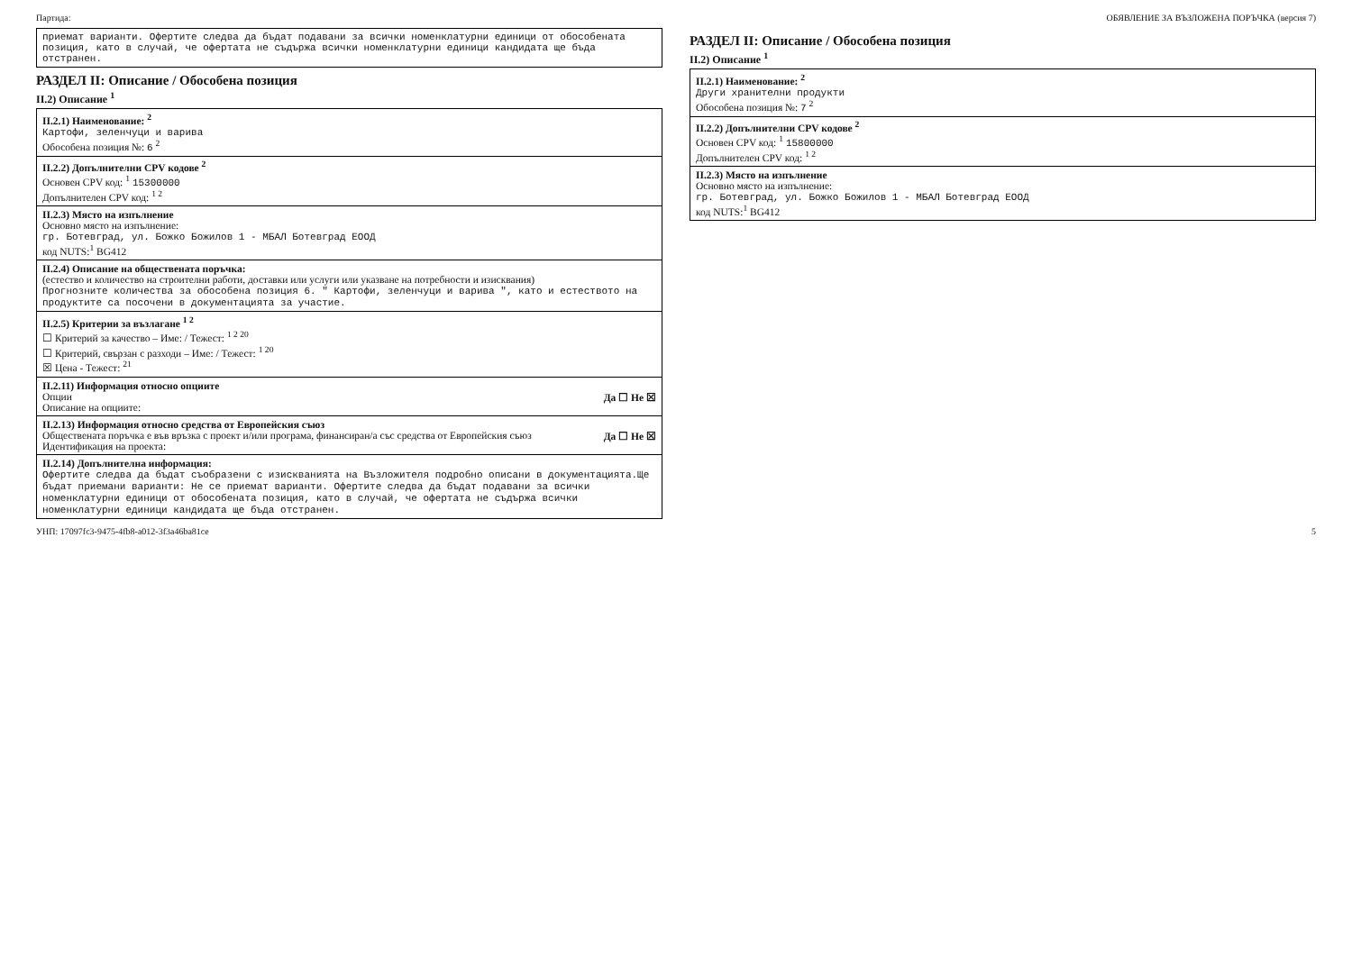Партида: ОБЯВЛЕНИЕ ЗА ВЪЗЛОЖЕНА ПОРЪЧКА (версия 7)
приемат варианти. Офертите следва да бъдат подавани за всички номенклатурни единици от обособената позиция, като в случай, че офертата не съдържа всички номенклатурни единици кандидата ще бъда отстранен.
РАЗДЕЛ II: Описание / Обособена позиция
II.2) Описание <sup>1</sup>
II.2.1) Наименование: <sup>2</sup>
Картофи, зеленчуци и варива
Обособена позиция №: 6 <sup>2</sup>
II.2.2) Допълнителни CPV кодове <sup>2</sup>
Основен CPV код: <sup>1</sup> 15300000
Допълнителен CPV код: <sup>1 2</sup>
II.2.3) Място на изпълнение
Основно място на изпълнение:
гр. Ботевград, ул. Божко Божилов 1 - МБАЛ Ботевград ЕООД
код NUTS:<sup>1</sup> BG412
II.2.4) Описание на обществената поръчка:
(естество и количество на строителни работи, доставки или услуги или указване на потребности и изисквания)
Прогнозните количества за обособена позиция 6. " Картофи, зеленчуци и варива ", като и естеството на продуктите са посочени в документацията за участие.
II.2.5) Критерии за възлагане <sup>1 2</sup>
☐ Критерий за качество – Име: / Тежест: <sup>1 2 20</sup>
☐ Критерий, свързан с разходи – Име: / Тежест: <sup>1 20</sup>
☒ Цена - Тежест: <sup>21</sup>
II.2.11) Информация относно опциите
Опции Да ☐ Не ☒
Описание на опциите:
II.2.13) Информация относно средства от Европейския съюз
Обществената поръчка е във връзка с проект и/или програма, финансиран/а със средства от Европейския съюз Да ☐ Не ☒
Идентификация на проекта:
II.2.14) Допълнителна информация:
Офертите следва да бъдат съобразени с изискванията на Възложителя подробно описани в документацията.Ще бъдат приемани варианти: Не се приемат варианти. Офертите следва да бъдат подавани за всички номенклатурни единици от обособената позиция, като в случай, че офертата не съдържа всички номенклатурни единици кандидата ще бъда отстранен.
РАЗДЕЛ II: Описание / Обособена позиция
II.2) Описание <sup>1</sup>
II.2.1) Наименование: <sup>2</sup>
Други хранителни продукти
Обособена позиция №: 7 <sup>2</sup>
II.2.2) Допълнителни CPV кодове <sup>2</sup>
Основен CPV код: <sup>1</sup> 15800000
Допълнителен CPV код: <sup>1 2</sup>
II.2.3) Място на изпълнение
Основно място на изпълнение:
гр. Ботевград, ул. Божко Божилов 1 - МБАЛ Ботевград ЕООД
код NUTS:<sup>1</sup> BG412
УНП: 17097fc3-9475-4fb8-a012-3f3a46ba81ce 5